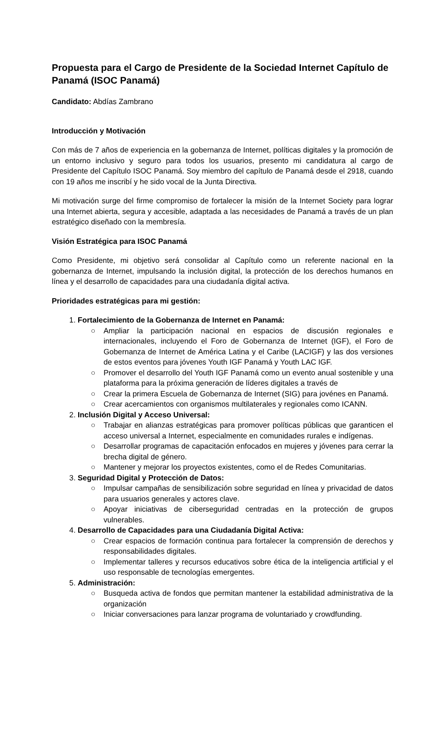Propuesta para el Cargo de Presidente de la Sociedad Internet Capítulo de Panamá (ISOC Panamá)
Candidato: Abdías Zambrano
Introducción y Motivación
Con más de 7 años de experiencia en la gobernanza de Internet, políticas digitales y la promoción de un entorno inclusivo y seguro para todos los usuarios, presento mi candidatura al cargo de Presidente del Capítulo ISOC Panamá. Soy miembro del capítulo de Panamá desde el 2918, cuando con 19 años me inscribí y he sido vocal de la Junta Directiva.
Mi motivación surge del firme compromiso de fortalecer la misión de la Internet Society para lograr una Internet abierta, segura y accesible, adaptada a las necesidades de Panamá a través de un plan estratégico diseñado con la membresía.
Visión Estratégica para ISOC Panamá
Como Presidente, mi objetivo será consolidar al Capítulo como un referente nacional en la gobernanza de Internet, impulsando la inclusión digital, la protección de los derechos humanos en línea y el desarrollo de capacidades para una ciudadanía digital activa.
Prioridades estratégicas para mi gestión:
1. Fortalecimiento de la Gobernanza de Internet en Panamá:
○ Ampliar la participación nacional en espacios de discusión regionales e internacionales, incluyendo el Foro de Gobernanza de Internet (IGF), el Foro de Gobernanza de Internet de América Latina y el Caribe (LACIGF) y las dos versiones de estos eventos para jóvenes Youth IGF Panamá y Youth LAC IGF.
○ Promover el desarrollo del Youth IGF Panamá como un evento anual sostenible y una plataforma para la próxima generación de líderes digitales a través de
○ Crear la primera Escuela de Gobernanza de Internet (SIG) para jovénes en Panamá.
○ Crear acercamientos con organismos multilaterales y regionales como ICANN.
2. Inclusión Digital y Acceso Universal:
○ Trabajar en alianzas estratégicas para promover políticas públicas que garanticen el acceso universal a Internet, especialmente en comunidades rurales e indígenas.
○ Desarrollar programas de capacitación enfocados en mujeres y jóvenes para cerrar la brecha digital de género.
○ Mantener y mejorar los proyectos existentes, como el de Redes Comunitarias.
3. Seguridad Digital y Protección de Datos:
○ Impulsar campañas de sensibilización sobre seguridad en línea y privacidad de datos para usuarios generales y actores clave.
○ Apoyar iniciativas de ciberseguridad centradas en la protección de grupos vulnerables.
4. Desarrollo de Capacidades para una Ciudadanía Digital Activa:
○ Crear espacios de formación continua para fortalecer la comprensión de derechos y responsabilidades digitales.
○ Implementar talleres y recursos educativos sobre ética de la inteligencia artificial y el uso responsable de tecnologías emergentes.
5. Administración:
○ Busqueda activa de fondos que permitan mantener la estabilidad administrativa de la organización
○ Iniciar conversaciones para lanzar programa de voluntariado y crowdfunding.